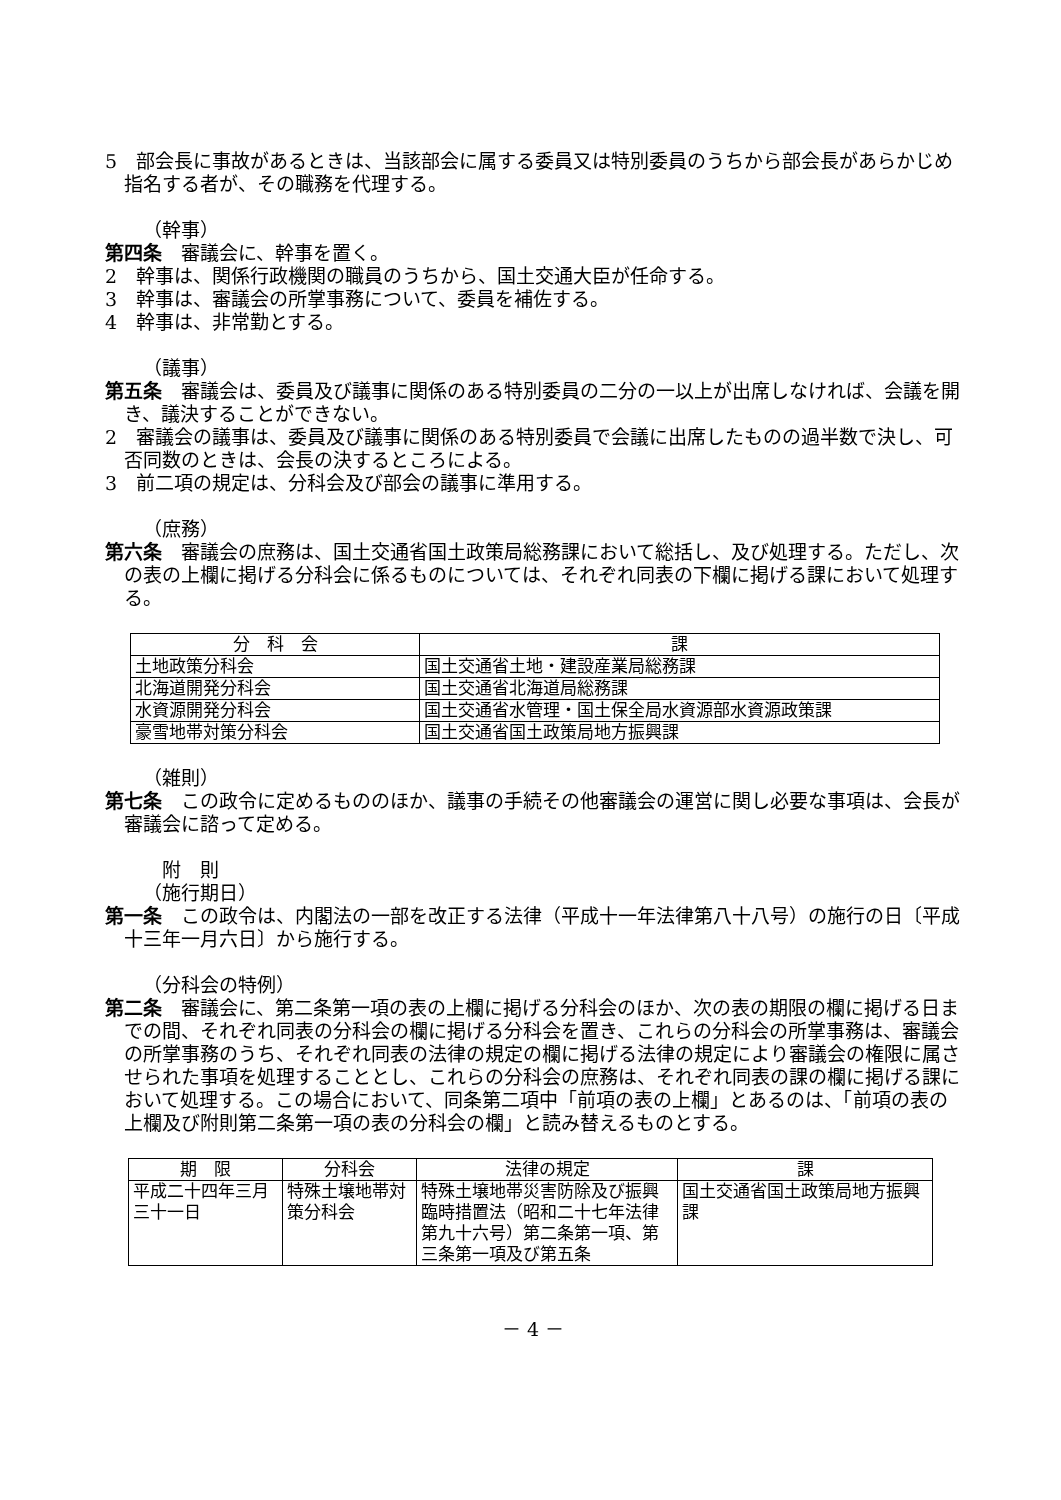5　部会長に事故があるときは、当該部会に属する委員又は特別委員のうちから部会長があらかじめ指名する者が、その職務を代理する。
（幹事）
第四条　審議会に、幹事を置く。
2　幹事は、関係行政機関の職員のうちから、国土交通大臣が任命する。
3　幹事は、審議会の所掌事務について、委員を補佐する。
4　幹事は、非常勤とする。
（議事）
第五条　審議会は、委員及び議事に関係のある特別委員の二分の一以上が出席しなければ、会議を開き、議決することができない。
2　審議会の議事は、委員及び議事に関係のある特別委員で会議に出席したものの過半数で決し、可否同数のときは、会長の決するところによる。
3　前二項の規定は、分科会及び部会の議事に準用する。
（庶務）
第六条　審議会の庶務は、国土交通省国土政策局総務課において総括し、及び処理する。ただし、次の表の上欄に掲げる分科会に係るものについては、それぞれ同表の下欄に掲げる課において処理する。
| 分 科 会 | 課 |
| --- | --- |
| 土地政策分科会 | 国土交通省土地・建設産業局総務課 |
| 北海道開発分科会 | 国土交通省北海道局総務課 |
| 水資源開発分科会 | 国土交通省水管理・国土保全局水資源部水資源政策課 |
| 豪雪地帯対策分科会 | 国土交通省国土政策局地方振興課 |
（雑則）
第七条　この政令に定めるもののほか、議事の手続その他審議会の運営に関し必要な事項は、会長が審議会に諮って定める。
附　則
（施行期日）
第一条　この政令は、内閣法の一部を改正する法律（平成十一年法律第八十八号）の施行の日〔平成十三年一月六日〕から施行する。
（分科会の特例）
第二条　審議会に、第二条第一項の表の上欄に掲げる分科会のほか、次の表の期限の欄に掲げる日までの間、それぞれ同表の分科会の欄に掲げる分科会を置き、これらの分科会の所掌事務は、審議会の所掌事務のうち、それぞれ同表の法律の規定の欄に掲げる法律の規定により審議会の権限に属させられた事項を処理することとし、これらの分科会の庶務は、それぞれ同表の課の欄に掲げる課において処理する。この場合において、同条第二項中「前項の表の上欄」とあるのは、「前項の表の上欄及び附則第二条第一項の表の分科会の欄」と読み替えるものとする。
| 期 限 | 分科会 | 法律の規定 | 課 |
| --- | --- | --- | --- |
| 平成二十四年三月三十一日 | 特殊土壌地帯対策分科会 | 特殊土壌地帯災害防除及び振興臨時措置法（昭和二十七年法律第九十六号）第二条第一項、第三条第一項及び第五条 | 国土交通省国土政策局地方振興課 |
－ 4 －